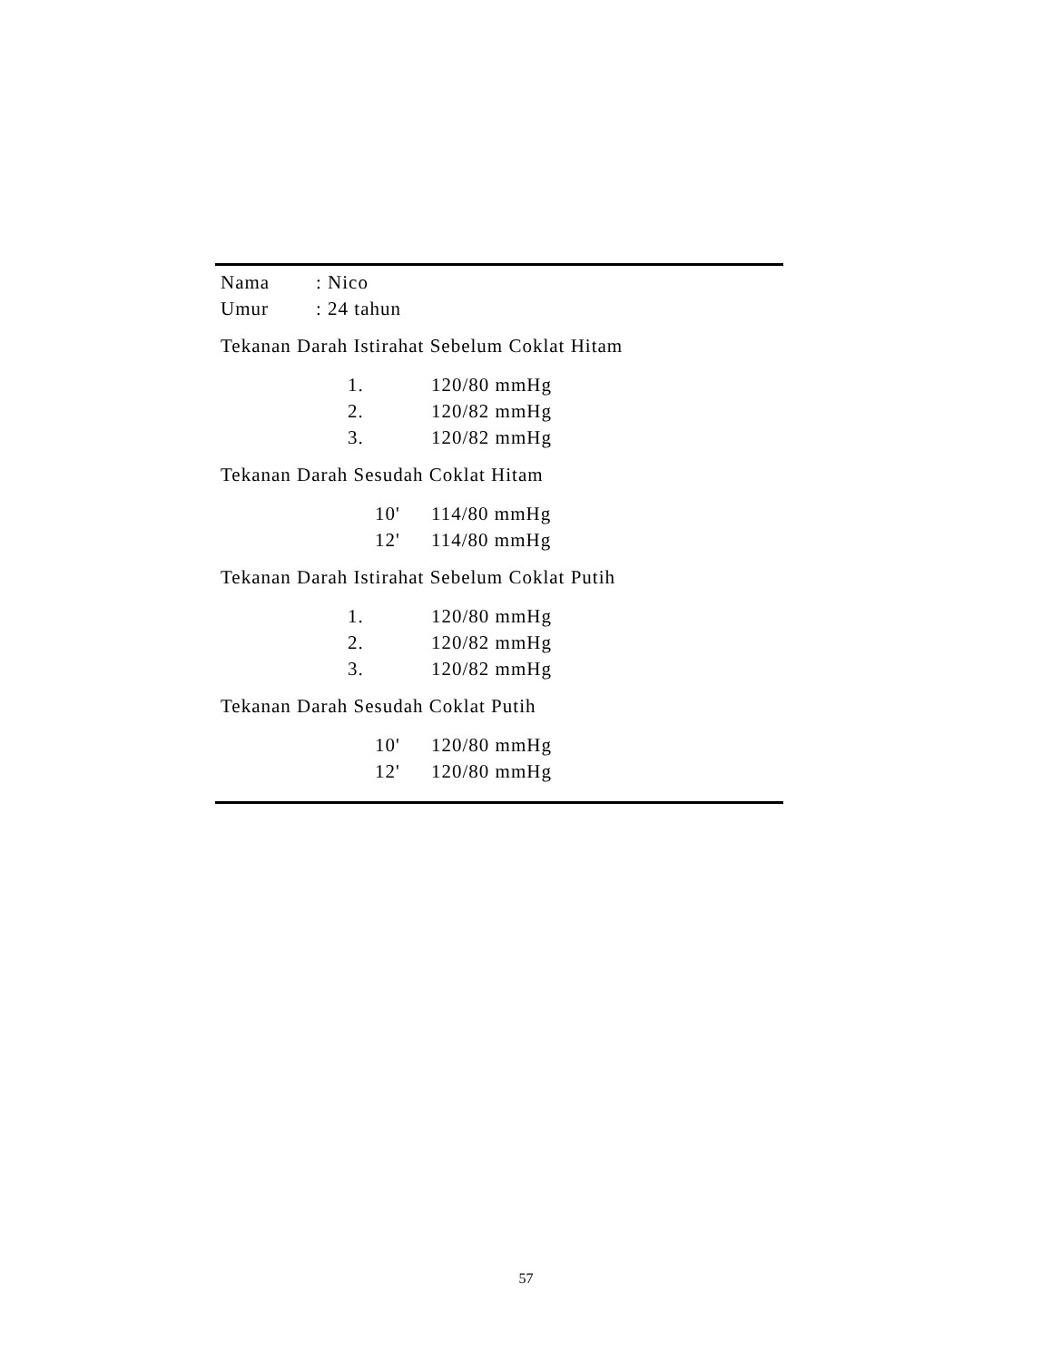Nama: Nico
Umur: 24 tahun
Tekanan Darah Istirahat Sebelum Coklat Hitam
1. 120/80 mmHg
2. 120/82 mmHg
3. 120/82 mmHg
Tekanan Darah Sesudah Coklat Hitam
10' 114/80 mmHg
12' 114/80 mmHg
Tekanan Darah Istirahat Sebelum Coklat Putih
1. 120/80 mmHg
2. 120/82 mmHg
3. 120/82 mmHg
Tekanan Darah Sesudah Coklat Putih
10' 120/80 mmHg
12' 120/80 mmHg
57